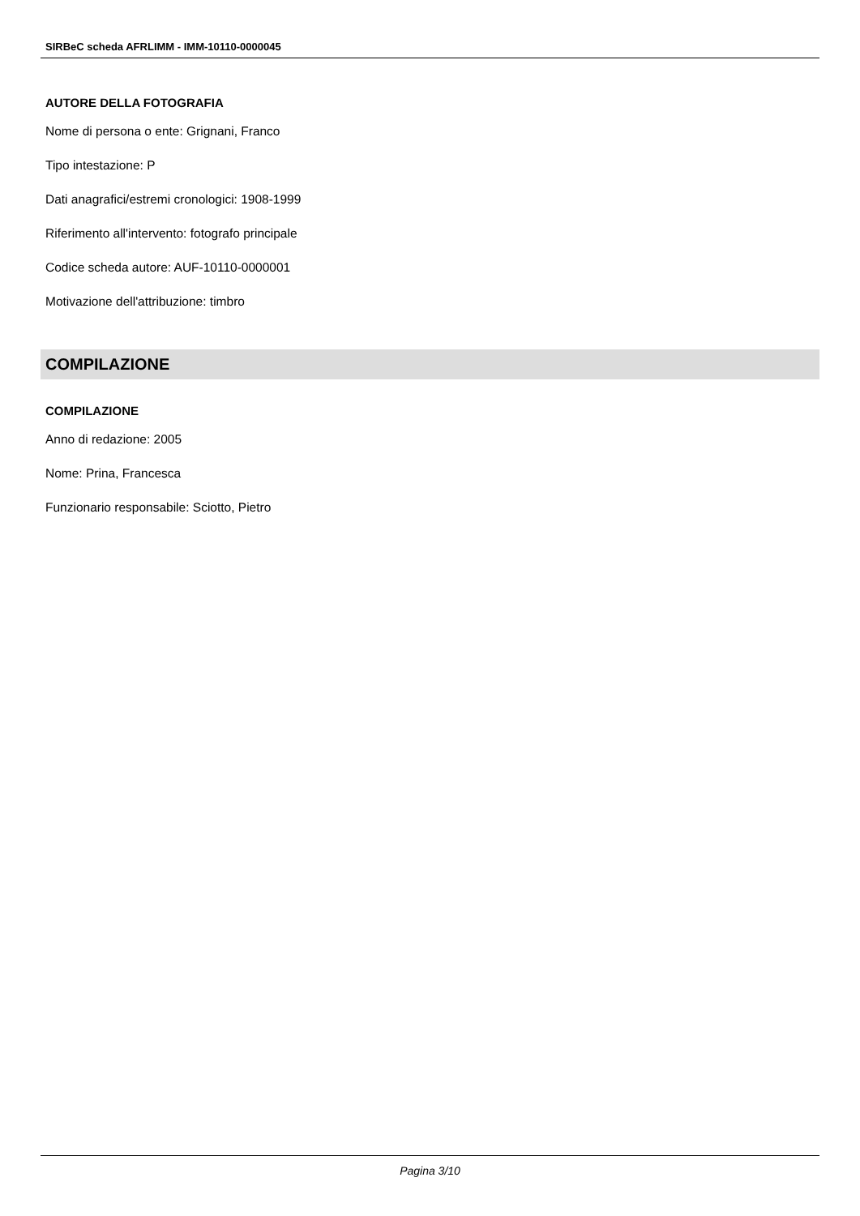SIRBeC scheda AFRLIMM - IMM-10110-0000045
AUTORE DELLA FOTOGRAFIA
Nome di persona o ente: Grignani, Franco
Tipo intestazione: P
Dati anagrafici/estremi cronologici: 1908-1999
Riferimento all'intervento: fotografo principale
Codice scheda autore: AUF-10110-0000001
Motivazione dell'attribuzione: timbro
COMPILAZIONE
COMPILAZIONE
Anno di redazione: 2005
Nome: Prina, Francesca
Funzionario responsabile: Sciotto, Pietro
Pagina 3/10